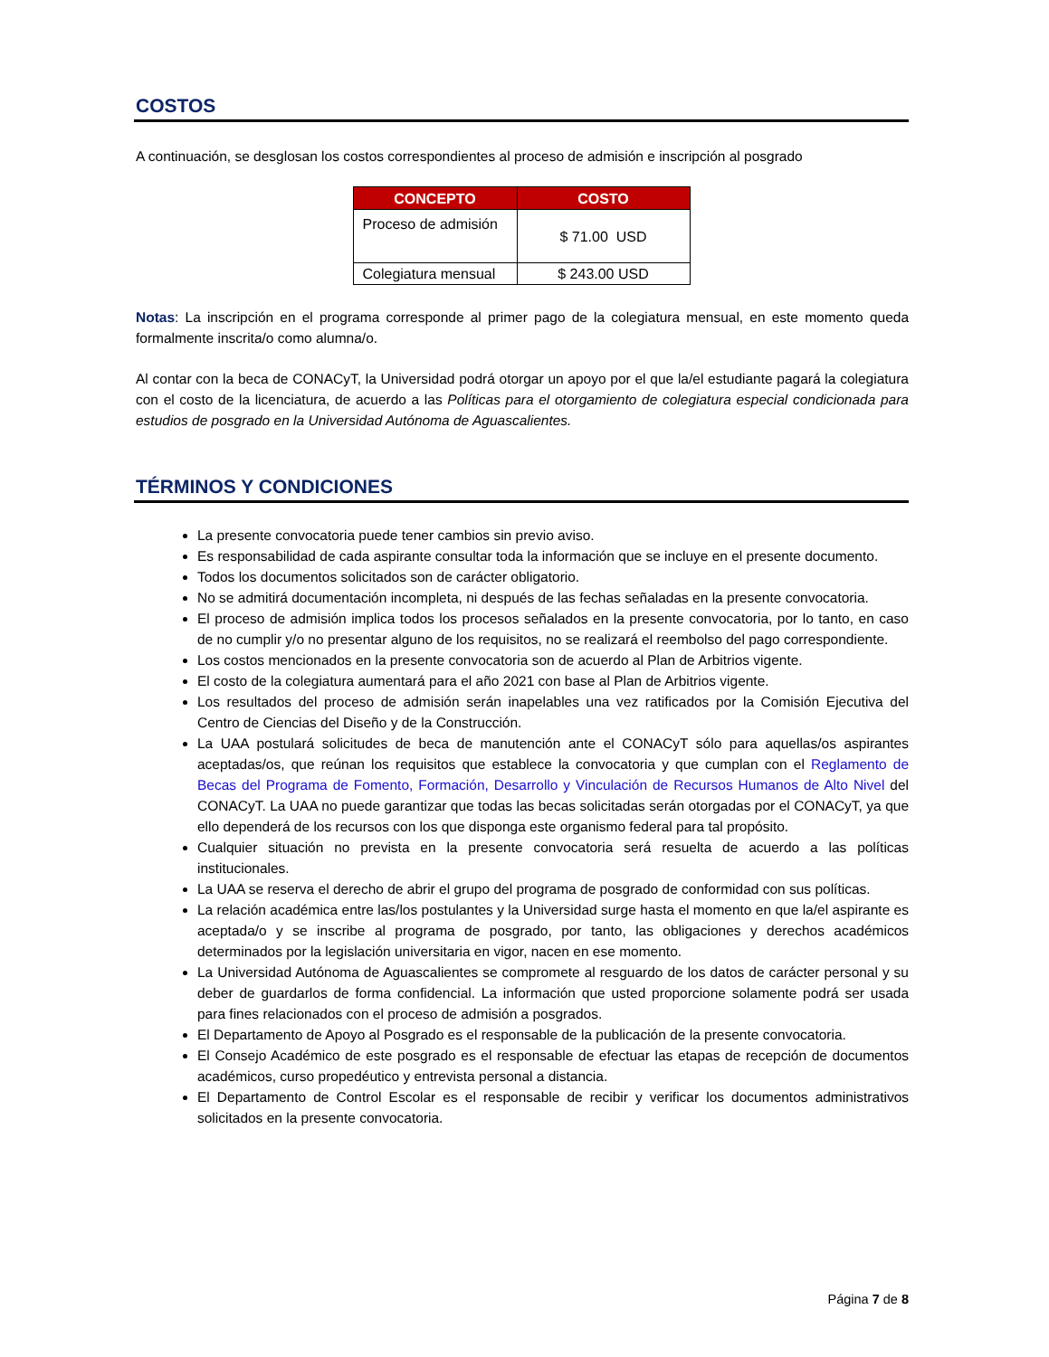COSTOS
A continuación, se desglosan los costos correspondientes al proceso de admisión e inscripción al posgrado
| CONCEPTO | COSTO |
| --- | --- |
| Proceso de admisión | $ 71.00 USD |
| Colegiatura mensual | $ 243.00 USD |
Notas: La inscripción en el programa corresponde al primer pago de la colegiatura mensual, en este momento queda formalmente inscrita/o como alumna/o.
Al contar con la beca de CONACyT, la Universidad podrá otorgar un apoyo por el que la/el estudiante pagará la colegiatura con el costo de la licenciatura, de acuerdo a las Políticas para el otorgamiento de colegiatura especial condicionada para estudios de posgrado en la Universidad Autónoma de Aguascalientes.
TÉRMINOS Y CONDICIONES
La presente convocatoria puede tener cambios sin previo aviso.
Es responsabilidad de cada aspirante consultar toda la información que se incluye en el presente documento.
Todos los documentos solicitados son de carácter obligatorio.
No se admitirá documentación incompleta, ni después de las fechas señaladas en la presente convocatoria.
El proceso de admisión implica todos los procesos señalados en la presente convocatoria, por lo tanto, en caso de no cumplir y/o no presentar alguno de los requisitos, no se realizará el reembolso del pago correspondiente.
Los costos mencionados en la presente convocatoria son de acuerdo al Plan de Arbitrios vigente.
El costo de la colegiatura aumentará para el año 2021 con base al Plan de Arbitrios vigente.
Los resultados del proceso de admisión serán inapelables una vez ratificados por la Comisión Ejecutiva del Centro de Ciencias del Diseño y de la Construcción.
La UAA postulará solicitudes de beca de manutención ante el CONACyT sólo para aquellas/os aspirantes aceptadas/os, que reúnan los requisitos que establece la convocatoria y que cumplan con el Reglamento de Becas del Programa de Fomento, Formación, Desarrollo y Vinculación de Recursos Humanos de Alto Nivel del CONACyT. La UAA no puede garantizar que todas las becas solicitadas serán otorgadas por el CONACyT, ya que ello dependerá de los recursos con los que disponga este organismo federal para tal propósito.
Cualquier situación no prevista en la presente convocatoria será resuelta de acuerdo a las políticas institucionales.
La UAA se reserva el derecho de abrir el grupo del programa de posgrado de conformidad con sus políticas.
La relación académica entre las/los postulantes y la Universidad surge hasta el momento en que la/el aspirante es aceptada/o y se inscribe al programa de posgrado, por tanto, las obligaciones y derechos académicos determinados por la legislación universitaria en vigor, nacen en ese momento.
La Universidad Autónoma de Aguascalientes se compromete al resguardo de los datos de carácter personal y su deber de guardarlos de forma confidencial. La información que usted proporcione solamente podrá ser usada para fines relacionados con el proceso de admisión a posgrados.
El Departamento de Apoyo al Posgrado es el responsable de la publicación de la presente convocatoria.
El Consejo Académico de este posgrado es el responsable de efectuar las etapas de recepción de documentos académicos, curso propedéutico y entrevista personal a distancia.
El Departamento de Control Escolar es el responsable de recibir y verificar los documentos administrativos solicitados en la presente convocatoria.
Página 7 de 8